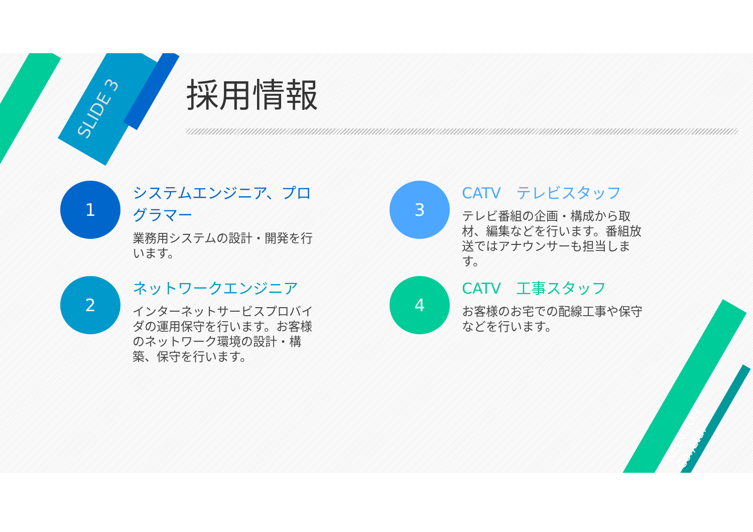SLIDE 3
採用情報
1
システムエンジニア、プログラマー
業務用システムの設計・開発を行います。
2
ネットワークエンジニア
インターネットサービスプロバイダの運用保守を行います。お客様のネットワーク環境の設計・構築、保守を行います。
3
CATV　テレビスタッフ
テレビ番組の企画・構成から取材、編集などを行います。番組放送ではアナウンサーも担当します。
4
CATV　工事スタッフ
お客様のお宅での配線工事や保守などを行います。
RELATION Co.,Ltd.